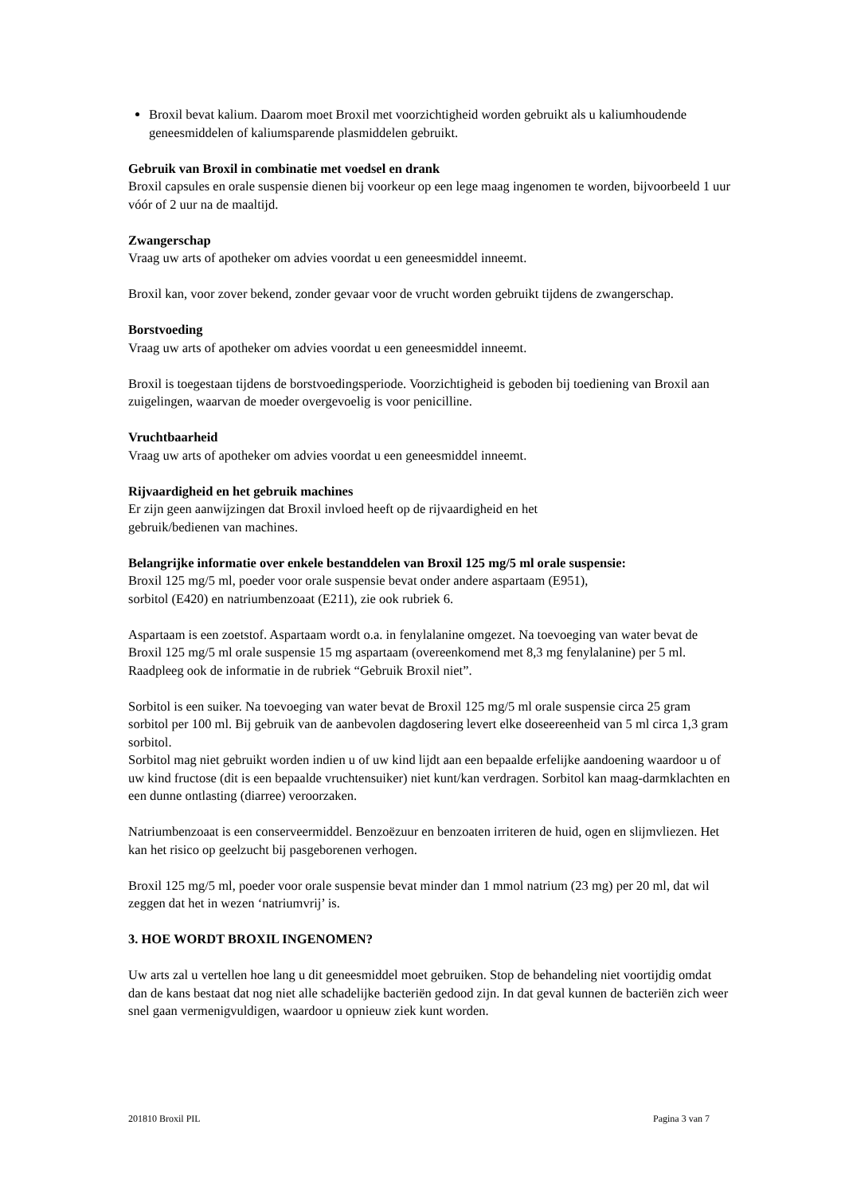Broxil bevat kalium. Daarom moet Broxil met voorzichtigheid worden gebruikt als u kaliumhoudende geneesmiddelen of kaliumsparende plasmiddelen gebruikt.
Gebruik van Broxil in combinatie met voedsel en drank
Broxil capsules en orale suspensie dienen bij voorkeur op een lege maag ingenomen te worden, bijvoorbeeld 1 uur vóór of 2 uur na de maaltijd.
Zwangerschap
Vraag uw arts of apotheker om advies voordat u een geneesmiddel inneemt.
Broxil kan, voor zover bekend, zonder gevaar voor de vrucht worden gebruikt tijdens de zwangerschap.
Borstvoeding
Vraag uw arts of apotheker om advies voordat u een geneesmiddel inneemt.
Broxil is toegestaan tijdens de borstvoedingsperiode. Voorzichtigheid is geboden bij toediening van Broxil aan zuigelingen, waarvan de moeder overgevoelig is voor penicilline.
Vruchtbaarheid
Vraag uw arts of apotheker om advies voordat u een geneesmiddel inneemt.
Rijvaardigheid en het gebruik machines
Er zijn geen aanwijzingen dat Broxil invloed heeft op de rijvaardigheid en het
gebruik/bedienen van machines.
Belangrijke informatie over enkele bestanddelen van Broxil 125 mg/5 ml orale suspensie:
Broxil 125 mg/5 ml, poeder voor orale suspensie bevat onder andere aspartaam (E951),
sorbitol (E420) en natriumbenzoaat (E211), zie ook rubriek 6.
Aspartaam is een zoetstof. Aspartaam wordt o.a. in fenylalanine omgezet. Na toevoeging van water bevat de Broxil 125 mg/5 ml orale suspensie 15 mg aspartaam (overeenkomend met 8,3 mg fenylalanine) per 5 ml. Raadpleeg ook de informatie in de rubriek “Gebruik Broxil niet”.
Sorbitol is een suiker. Na toevoeging van water bevat de Broxil 125 mg/5 ml orale suspensie circa 25 gram sorbitol per 100 ml. Bij gebruik van de aanbevolen dagdosering levert elke doseereenheid van 5 ml circa 1,3 gram sorbitol.
Sorbitol mag niet gebruikt worden indien u of uw kind lijdt aan een bepaalde erfelijke aandoening waardoor u of uw kind fructose (dit is een bepaalde vruchtensuiker) niet kunt/kan verdragen. Sorbitol kan maag-darmklachten en een dunne ontlasting (diarree) veroorzaken.
Natriumbenzoaat is een conserveermiddel. Benzoëzuur en benzoaten irriteren de huid, ogen en slijmvliezen. Het kan het risico op geelzucht bij pasgeborenen verhogen.
Broxil 125 mg/5 ml, poeder voor orale suspensie bevat minder dan 1 mmol natrium (23 mg) per 20 ml, dat wil zeggen dat het in wezen ‘natriumvrij’ is.
3. HOE WORDT BROXIL INGENOMEN?
Uw arts zal u vertellen hoe lang u dit geneesmiddel moet gebruiken. Stop de behandeling niet voortijdig omdat dan de kans bestaat dat nog niet alle schadelijke bacteriën gedood zijn. In dat geval kunnen de bacteriën zich weer snel gaan vermenigvuldigen, waardoor u opnieuw ziek kunt worden.
201810 Broxil PIL Pagina 3 van 7